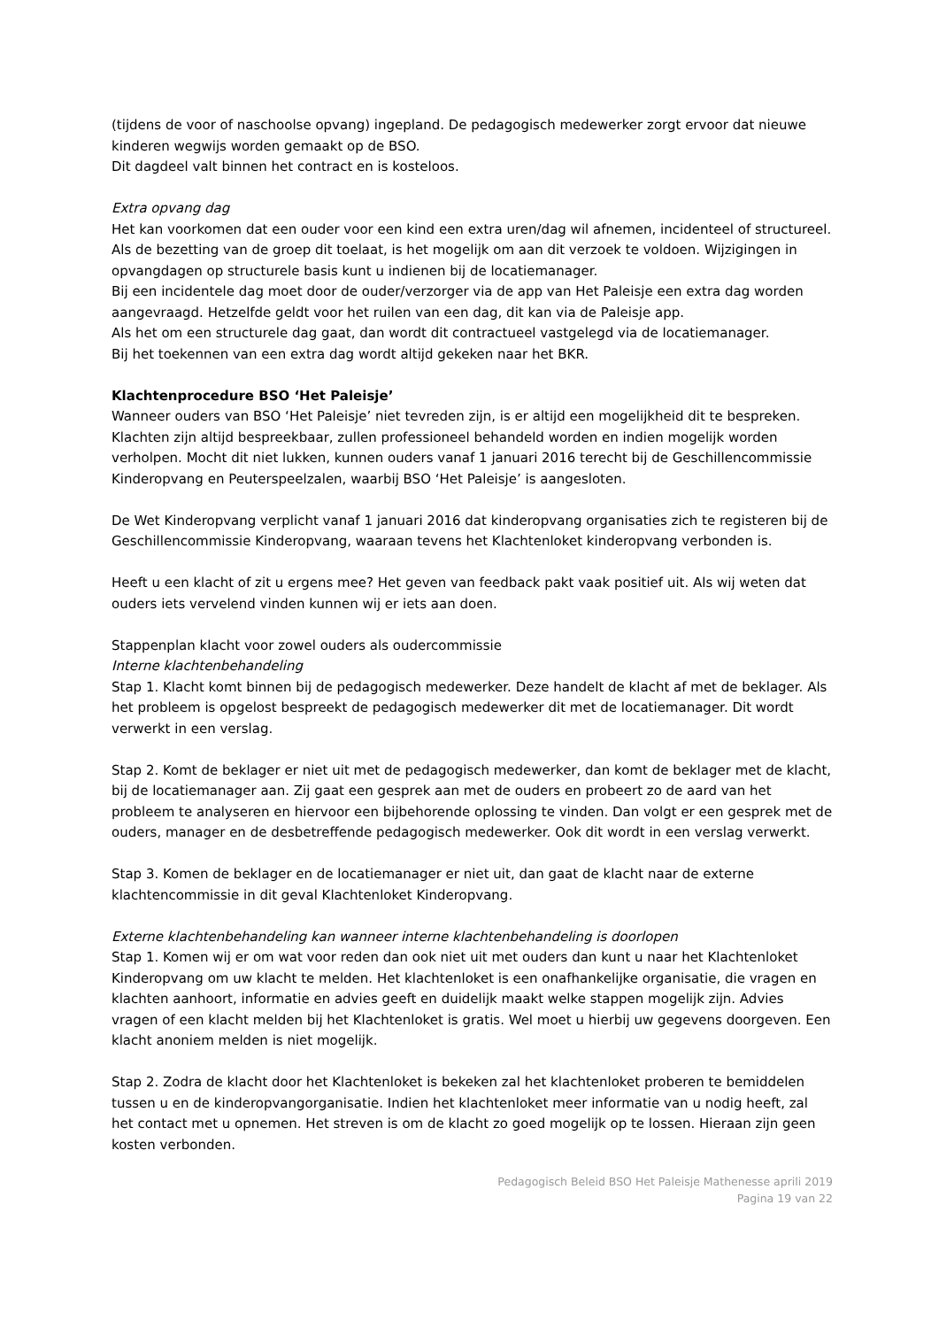(tijdens de voor of naschoolse opvang) ingepland. De pedagogisch medewerker zorgt ervoor dat nieuwe kinderen wegwijs worden gemaakt op de BSO.
Dit dagdeel valt binnen het contract en is kosteloos.
Extra opvang dag
Het kan voorkomen dat een ouder voor een kind een extra uren/dag wil afnemen, incidenteel of structureel. Als de bezetting van de groep dit toelaat, is het mogelijk om aan dit verzoek te voldoen. Wijzigingen in opvangdagen op structurele basis kunt u indienen bij de locatiemanager.
Bij een incidentele dag moet door de ouder/verzorger via de app van Het Paleisje een extra dag worden aangevraagd. Hetzelfde geldt voor het ruilen van een dag, dit kan via de Paleisje app.
Als het om een structurele dag gaat, dan wordt dit contractueel vastgelegd via de locatiemanager.
Bij het toekennen van een extra dag wordt altijd gekeken naar het BKR.
Klachtenprocedure BSO ‘Het Paleisje’
Wanneer ouders van BSO ‘Het Paleisje’ niet tevreden zijn, is er altijd een mogelijkheid dit te bespreken. Klachten zijn altijd bespreekbaar, zullen professioneel behandeld worden en indien mogelijk worden verholpen. Mocht dit niet lukken, kunnen ouders vanaf 1 januari 2016 terecht bij de Geschillencommissie Kinderopvang en Peuterspeelzalen, waarbij BSO ‘Het Paleisje’ is aangesloten.
De Wet Kinderopvang verplicht vanaf 1 januari 2016 dat kinderopvang organisaties zich te registeren bij de Geschillencommissie Kinderopvang, waaraan tevens het Klachtenloket kinderopvang verbonden is.
Heeft u een klacht of zit u ergens mee? Het geven van feedback pakt vaak positief uit. Als wij weten dat ouders iets vervelend vinden kunnen wij er iets aan doen.
Stappenplan klacht voor zowel ouders als oudercommissie
Interne klachtenbehandeling
Stap 1. Klacht komt binnen bij de pedagogisch medewerker. Deze handelt de klacht af met de beklager. Als het probleem is opgelost bespreekt de pedagogisch medewerker dit met de locatiemanager. Dit wordt verwerkt in een verslag.
Stap 2. Komt de beklager er niet uit met de pedagogisch medewerker, dan komt de beklager met de klacht, bij de locatiemanager aan. Zij gaat een gesprek aan met de ouders en probeert zo de aard van het probleem te analyseren en hiervoor een bijbehorende oplossing te vinden. Dan volgt er een gesprek met de ouders, manager en de desbetreffende pedagogisch medewerker. Ook dit wordt in een verslag verwerkt.
Stap 3. Komen de beklager en de locatiemanager er niet uit, dan gaat de klacht naar de externe klachtencommissie in dit geval Klachtenloket Kinderopvang.
Externe klachtenbehandeling kan wanneer interne klachtenbehandeling is doorlopen
Stap 1. Komen wij er om wat voor reden dan ook niet uit met ouders dan kunt u naar het Klachtenloket Kinderopvang om uw klacht te melden. Het klachtenloket is een onafhankelijke organisatie, die vragen en klachten aanhoort, informatie en advies geeft en duidelijk maakt welke stappen mogelijk zijn. Advies vragen of een klacht melden bij het Klachtenloket is gratis. Wel moet u hierbij uw gegevens doorgeven. Een klacht anoniem melden is niet mogelijk.
Stap 2. Zodra de klacht door het Klachtenloket is bekeken zal het klachtenloket proberen te bemiddelen tussen u en de kinderopvangorganisatie. Indien het klachtenloket meer informatie van u nodig heeft, zal het contact met u opnemen. Het streven is om de klacht zo goed mogelijk op te lossen. Hieraan zijn geen kosten verbonden.
Pedagogisch Beleid BSO Het Paleisje Mathenesse aprili 2019
Pagina 19 van 22